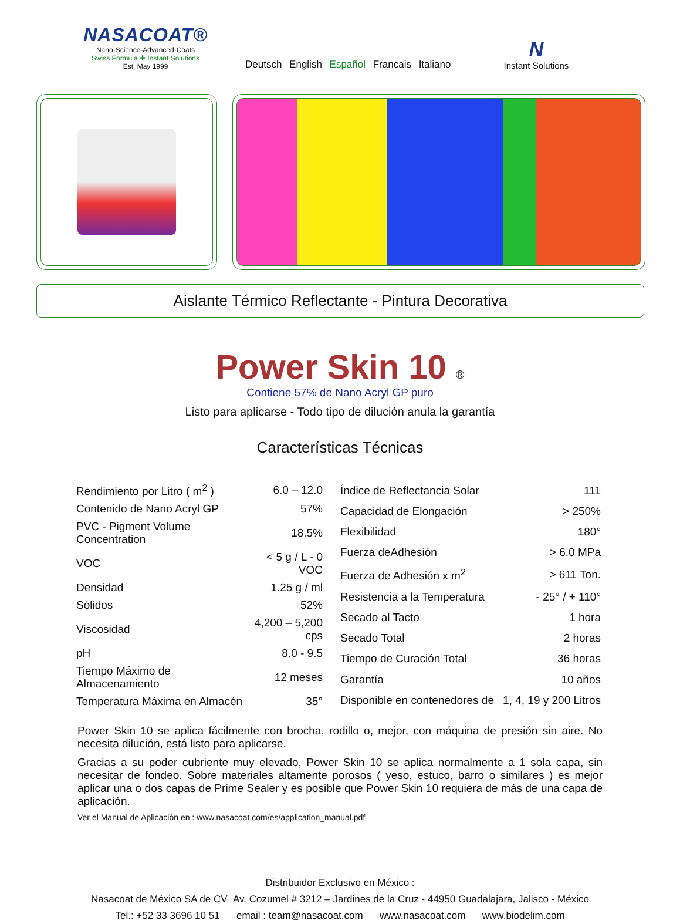NASACOAT®
Nano-Science-Advanced-Coats
Swiss Formula ✚ Instant Solutions
Est. May 1999
Deutsch English Español Francais Italiano
N
Instant Solutions
Aislante Térmico Reflectante - Pintura Decorativa
Power Skin 10 ®
Contiene 57% de Nano Acryl GP puro
Listo para aplicarse - Todo tipo de dilución anula la garantía
Características Técnicas
| Rendimiento por Litro ( m<sup>2</sup> ) | 6.0 – 12.0 |
| Contenido de Nano Acryl GP | 57% |
| PVC - Pigment Volume Concentration | 18.5% |
| VOC | < 5 g / L - 0 VOC |
| Densidad | 1.25 g / ml |
| Sólidos | 52% |
| Viscosidad | 4,200 – 5,200 cps |
| pH | 8.0 - 9.5 |
| Tiempo Máximo de Almacenamiento | 12 meses |
| Temperatura Máxima en Almacén | 35° |
| Índice de Reflectancia Solar | 111 |
| Capacidad de Elongación | > 250% |
| Flexibilidad | 180° |
| Fuerza deAdhesión | > 6.0 MPa |
| Fuerza de Adhesión x m<sup>2</sup> | > 611 Ton. |
| Resistencia a la Temperatura | - 25° / + 110° |
| Secado al Tacto | 1 hora |
| Secado Total | 2 horas |
| Tiempo de Curación Total | 36 horas |
| Garantía | 10 años |
| Disponible en contenedores de | 1, 4, 19 y 200 Litros |
Power Skin 10 se aplica fácilmente con brocha, rodillo o, mejor, con máquina de presión sin aire. No necesita dilución, está listo para aplicarse.
Gracias a su poder cubriente muy elevado, Power Skin 10 se aplica normalmente a 1 sola capa, sin necesitar de fondeo. Sobre materiales altamente porosos ( yeso, estuco, barro o similares ) es mejor aplicar una o dos capas de Prime Sealer y es posible que Power Skin 10 requiera de más de una capa de aplicación.
Ver el Manual de Aplicación en : www.nasacoat.com/es/application_manual.pdf
Distribuidor Exclusivo en México :
Nasacoat de México SA de CV Av. Cozumel # 3212 – Jardines de la Cruz - 44950 Guadalajara, Jalisco - México
Tel.: +52 33 3696 10 51 email : team@nasacoat.com www.nasacoat.com www.biodelim.com